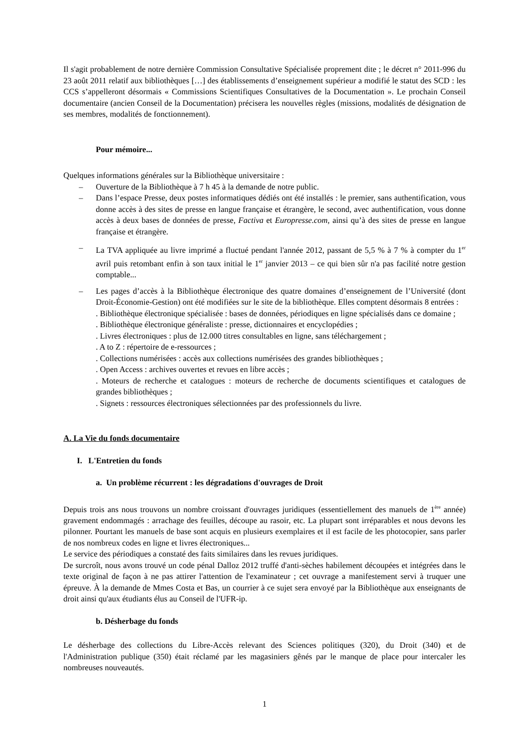Il s'agit probablement de notre dernière Commission Consultative Spécialisée proprement dite ; le décret n° 2011-996 du 23 août 2011 relatif aux bibliothèques […] des établissements d’enseignement supérieur a modifié le statut des SCD : les CCS s’appelleront désormais « Commissions Scientifiques Consultatives de la Documentation ». Le prochain Conseil documentaire (ancien Conseil de la Documentation) précisera les nouvelles règles (missions, modalités de désignation de ses membres, modalités de fonctionnement).
Pour mémoire...
Quelques informations générales sur la Bibliothèque universitaire :
– Ouverture de la Bibliothèque à 7 h 45 à la demande de notre public.
– Dans l’espace Presse, deux postes informatiques dédiés ont été installés : le premier, sans authentification, vous donne accès à des sites de presse en langue française et étrangère, le second, avec authentification, vous donne accès à deux bases de données de presse, Factiva et Europresse.com, ainsi qu’à des sites de presse en langue française et étrangère.
– La TVA appliquée au livre imprimé a fluctué pendant l'année 2012, passant de 5,5 % à 7 % à compter du 1<sup>er</sup> avril puis retombant enfin à son taux initial le 1<sup>er</sup> janvier 2013 – ce qui bien sûr n'a pas facilité notre gestion comptable...
– Les pages d’accès à la Bibliothèque électronique des quatre domaines d’enseignement de l’Université (dont Droit-Économie-Gestion) ont été modifiées sur le site de la bibliothèque. Elles comptent désormais 8 entrées :
. Bibliothèque électronique spécialisée : bases de données, périodiques en ligne spécialisés dans ce domaine ;
. Bibliothèque électronique généraliste : presse, dictionnaires et encyclopédies ;
. Livres électroniques : plus de 12.000 titres consultables en ligne, sans téléchargement ;
. A to Z : répertoire de e-ressources ;
. Collections numérisées : accès aux collections numérisées des grandes bibliothèques ;
. Open Access : archives ouvertes et revues en libre accès ;
. Moteurs de recherche et catalogues : moteurs de recherche de documents scientifiques et catalogues de grandes bibliothèques ;
. Signets : ressources électroniques sélectionnées par des professionnels du livre.
A. La Vie du fonds documentaire
I. L'Entretien du fonds
a. Un problème récurrent : les dégradations d'ouvrages de Droit
Depuis trois ans nous trouvons un nombre croissant d'ouvrages juridiques (essentiellement des manuels de 1<sup>ère</sup> année) gravement endommagés : arrachage des feuilles, découpe au rasoir, etc. La plupart sont irréparables et nous devons les pilonner. Pourtant les manuels de base sont acquis en plusieurs exemplaires et il est facile de les photocopier, sans parler de nos nombreux codes en ligne et livres électroniques...
Le service des périodiques a constaté des faits similaires dans les revues juridiques.
De surcroît, nous avons trouvé un code pénal Dalloz 2012 truffé d'anti-sèches habilement découpées et intégrées dans le texte original de façon à ne pas attirer l'attention de l'examinateur ; cet ouvrage a manifestement servi à truquer une épreuve. À la demande de Mmes Costa et Bas, un courrier à ce sujet sera envoyé par la Bibliothèque aux enseignants de droit ainsi qu'aux étudiants élus au Conseil de l'UFR-ip.
b. Désherbage du fonds
Le désherbage des collections du Libre-Accès relevant des Sciences politiques (320), du Droit (340) et de l'Administration publique (350) était réclamé par les magasiniers gênés par le manque de place pour intercaler les nombreuses nouveautés.
1